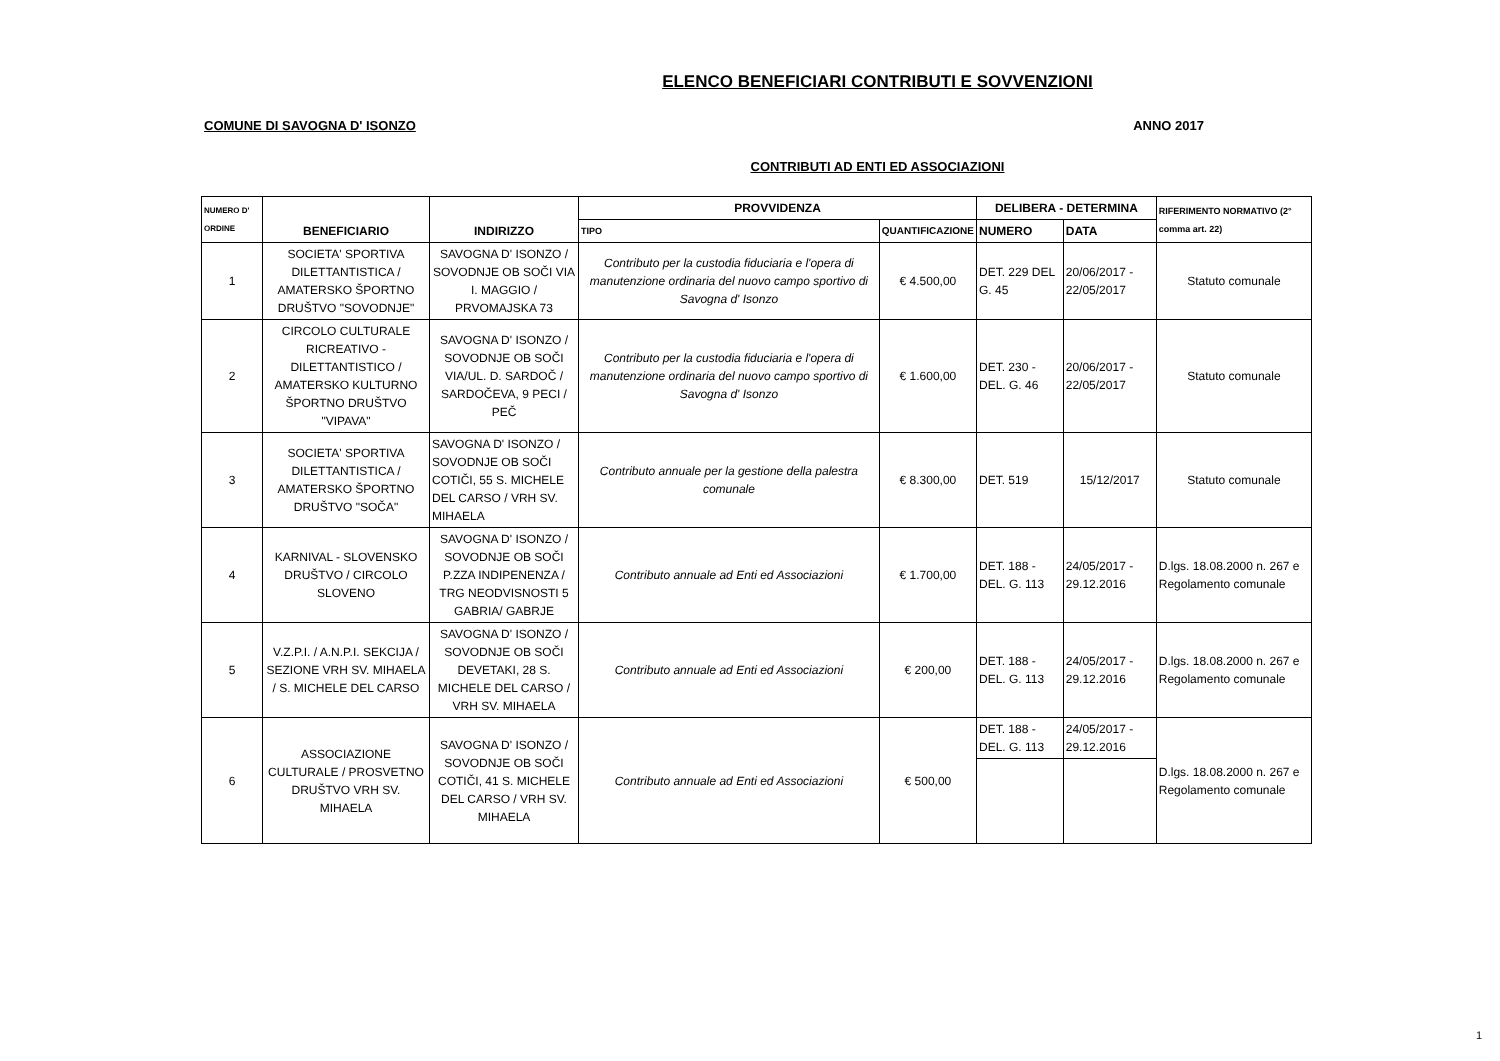ELENCO BENEFICIARI CONTRIBUTI E SOVVENZIONI
COMUNE DI SAVOGNA D' ISONZO ANNO 2017
CONTRIBUTI AD ENTI ED ASSOCIAZIONI
| NUMERO D' ORDINE | BENEFICIARIO | INDIRIZZO | PROVVIDENZA | | DELIBERA - DETERMINA | | RIFERIMENTO NORMATIVO (2° comma art. 22) |
| --- | --- | --- | --- | --- | --- | --- | --- |
| | | | TIPO | QUANTIFICAZIONE | NUMERO | DATA | |
| 1 | SOCIETA' SPORTIVA DILETTANTISTICA / AMATERSKO ŠPORTNO DRUŠTVO "SOVODNJE" | SAVOGNA D' ISONZO / SOVODNJE OB SOČI VIA I. MAGGIO / PRVOMAJSKA 73 | Contributo per la custodia fiduciaria e l'opera di manutenzione ordinaria del nuovo campo sportivo di Savogna d' Isonzo | € 4.500,00 | DET. 229 DEL G. 45 | 20/06/2017 - 22/05/2017 | Statuto comunale |
| 2 | CIRCOLO CULTURALE RICREATIVO - DILETTANTISTICO / AMATERSKO KULTURNO ŠPORTNO DRUŠTVO "VIPAVA" | SAVOGNA D' ISONZO / SOVODNJE OB SOČI VIA/UL. D. SARDOČ / SARDOČEVA, 9 PECI / PEČ | Contributo per la custodia fiduciaria e l'opera di manutenzione ordinaria del nuovo campo sportivo di Savogna d' Isonzo | € 1.600,00 | DET. 230 - DEL. G. 46 | 20/06/2017 - 22/05/2017 | Statuto comunale |
| 3 | SOCIETA' SPORTIVA DILETTANTISTICA / AMATERSKO ŠPORTNO DRUŠTVO "SOČA" | SAVOGNA D' ISONZO / SOVODNJE OB SOČI COTIČI, 55 S. MICHELE DEL CARSO / VRH SV. MIHAELA | Contributo annuale per la gestione della palestra comunale | € 8.300,00 | DET. 519 | 15/12/2017 | Statuto comunale |
| 4 | KARNIVAL - SLOVENSKO DRUŠTVO / CIRCOLO SLOVENO | SAVOGNA D' ISONZO / SOVODNJE OB SOČI P.ZZA INDIPENENZA / TRG NEODVISNOSTI 5 GABRIA/ GABRJE | Contributo annuale ad Enti ed Associazioni | € 1.700,00 | DET. 188 - DEL. G. 113 | 24/05/2017 - 29.12.2016 | D.lgs. 18.08.2000 n. 267 e Regolamento comunale |
| 5 | V.Z.P.I. / A.N.P.I. SEKCIJA / SEZIONE VRH SV. MIHAELA / S. MICHELE DEL CARSO | SAVOGNA D' ISONZO / SOVODNJE OB SOČI DEVETAKI, 28 S. MICHELE DEL CARSO / VRH SV. MIHAELA | Contributo annuale ad Enti ed Associazioni | € 200,00 | DET. 188 - DEL. G. 113 | 24/05/2017 - 29.12.2016 | D.lgs. 18.08.2000 n. 267 e Regolamento comunale |
| 6 | ASSOCIAZIONE CULTURALE / PROSVETNO DRUŠTVO VRH SV. MIHAELA | SAVOGNA D' ISONZO / SOVODNJE OB SOČI COTIČI, 41 S. MICHELE DEL CARSO / VRH SV. MIHAELA | Contributo annuale ad Enti ed Associazioni | € 500,00 | DET. 188 - DEL. G. 113 | 24/05/2017 - 29.12.2016 | D.lgs. 18.08.2000 n. 267 e Regolamento comunale |
1